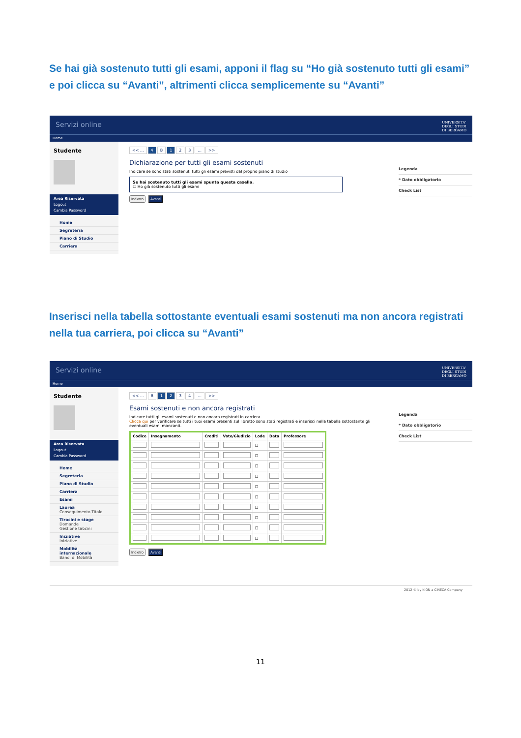Se hai già sostenuto tutti gli esami, apponi il flag su “Ho già sostenuto tutti gli esami” e poi clicca su “Avanti”, altrimenti clicca semplicemente su “Avanti”
Servizi online UNIVERSITA'
DEGLI STUDI
DI BERGAMO
Home
Studente
Area Riservata
Logout
Cambia Password
Home
Segreteria
Piano di Studio
Carriera
<< ... 4 B 1 2 3... >>
Dichiarazione per tutti gli esami sostenuti
Indicare se sono stati sostenuti tutti gli esami previsti dal proprio piano di studio
Se hai sostenuto tutti gli esami spunta questa casella.
☐ Ho già sostenuto tutti gli esami
Indietro Avanti
Legenda
* Dato obbligatorio
Check List
Inserisci nella tabella sottostante eventuali esami sostenuti ma non ancora registrati nella tua carriera, poi clicca su “Avanti”
Servizi online UNIVERSITA'
DEGLI STUDI
DI BERGAMO
Home
Studente
Area Riservata
Logout
Cambia Password
Home
Segreteria
Piano di Studio
Carriera
Esami
Laurea
Conseguimento Titolo
Tirocini e stage
Domande
Gestione tirocini
Iniziative
Iniziative
Mobilità internazionale
Bandi di Mobilità
<< ... B 1 2 3 4... >>
Esami sostenuti e non ancora registrati
Indicare tutti gli esami sostenuti e non ancora registrati in carriera.
Clicca qui per verificare se tutti i tuoi esami presenti sul libretto sono stati registrati e inserisci nella tabella sottostante gli eventuali esami mancanti.
| Codice | Insegnamento | Crediti | Voto/Giudizio | Lode | Data | Professore |
| --- | --- | --- | --- | --- | --- | --- |
| | | | | ☐ | | |
| | | | | ☐ | | |
| | | | | ☐ | | |
| | | | | ☐ | | |
| | | | | ☐ | | |
| | | | | ☐ | | |
| | | | | ☐ | | |
| | | | | ☐ | | |
| | | | | ☐ | | |
| | | | | ☐ | | |
Indietro Avanti
Legenda
* Dato obbligatorio
Check List
2012 © by KION a CINECA Company
11